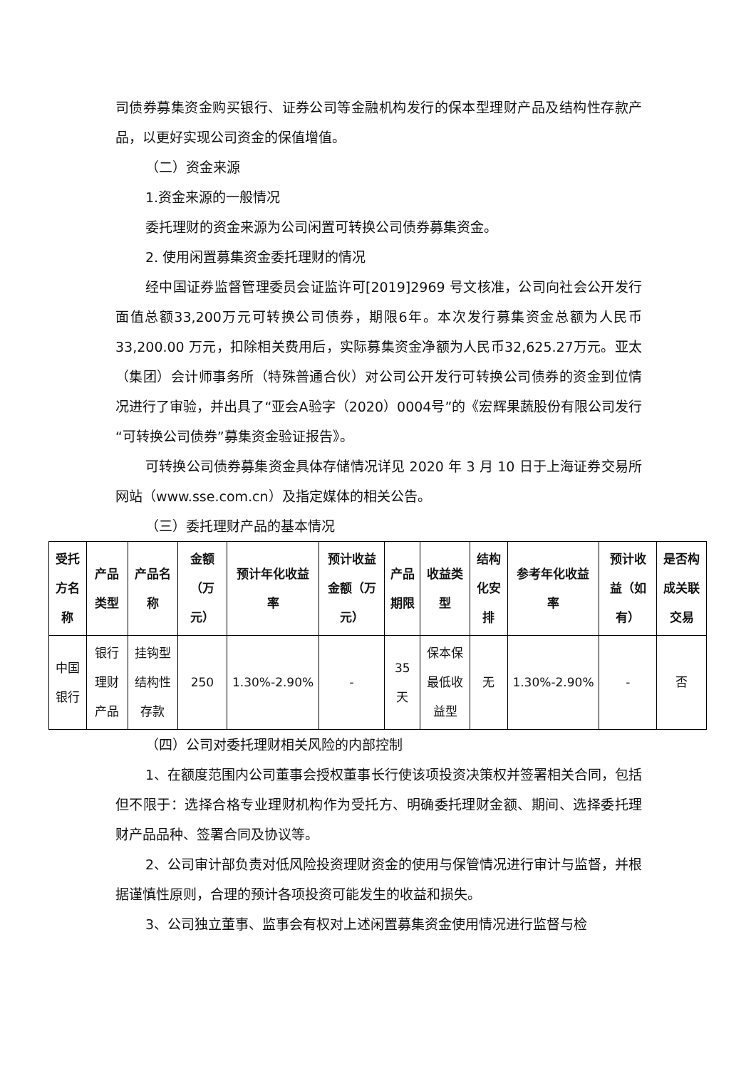司债券募集资金购买银行、证券公司等金融机构发行的保本型理财产品及结构性存款产品，以更好实现公司资金的保值增值。
（二）资金来源
1.资金来源的一般情况
委托理财的资金来源为公司闲置可转换公司债券募集资金。
2. 使用闲置募集资金委托理财的情况
经中国证券监督管理委员会证监许可[2019]2969 号文核准，公司向社会公开发行面值总额33,200万元可转换公司债券，期限6年。本次发行募集资金总额为人民币 33,200.00 万元，扣除相关费用后，实际募集资金净额为人民币32,625.27万元。亚太（集团）会计师事务所（特殊普通合伙）对公司公开发行可转换公司债券的资金到位情况进行了审验，并出具了“亚会A验字（2020）0004号”的《宏辉果蔬股份有限公司发行“可转换公司债券”募集资金验证报告》。
可转换公司债券募集资金具体存储情况详见 2020 年 3 月 10 日于上海证券交易所网站（www.sse.com.cn）及指定媒体的相关公告。
（三）委托理财产品的基本情况
| 受托方名称 | 产品类型 | 产品名称 | 金额（万元） | 预计年化收益率 | 预计收益金额（万元） | 产品期限 | 收益类型 | 结构化安排 | 参考年化收益率 | 预计收益（如有） | 是否构成关联交易 |
| --- | --- | --- | --- | --- | --- | --- | --- | --- | --- | --- | --- |
| 中国银行 | 银行理财产品 | 挂钩型结构性存款 | 250 | 1.30%-2.90% | - | 35天 | 保本保最低收益型 | 无 | 1.30%-2.90% | - | 否 |
（四）公司对委托理财相关风险的内部控制
1、在额度范围内公司董事会授权董事长行使该项投资决策权并签署相关合同，包括但不限于：选择合格专业理财机构作为受托方、明确委托理财金额、期间、选择委托理财产品品种、签署合同及协议等。
2、公司审计部负责对低风险投资理财资金的使用与保管情况进行审计与监督，并根据谨慎性原则，合理的预计各项投资可能发生的收益和损失。
3、公司独立董事、监事会有权对上述闲置募集资金使用情况进行监督与检